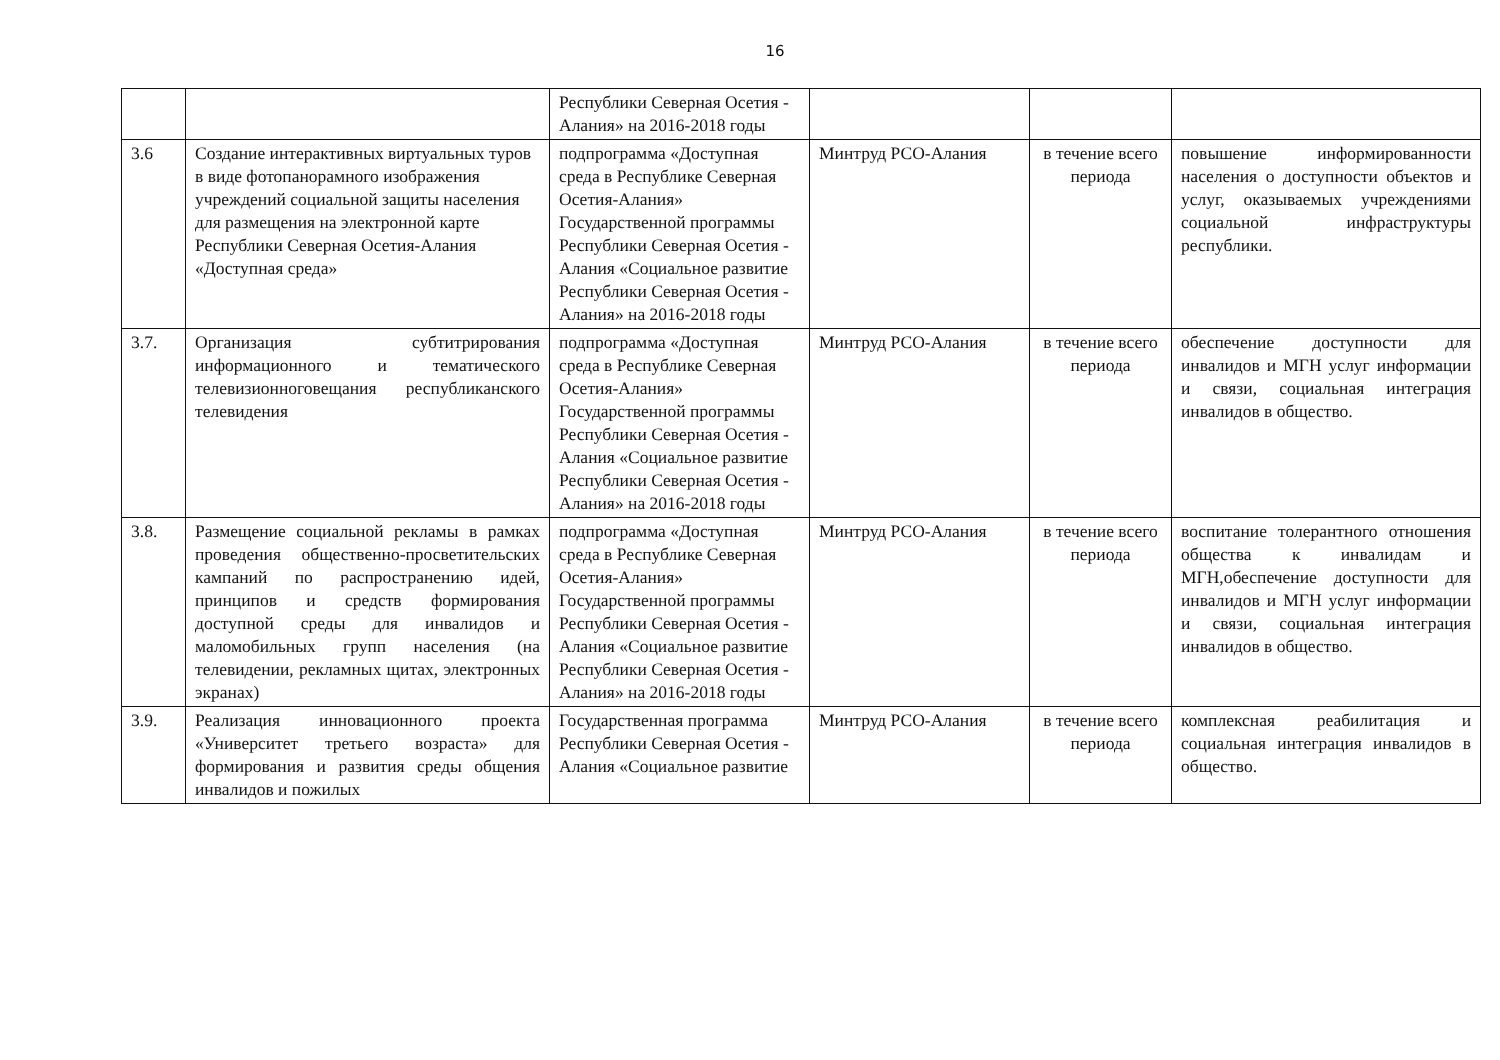16
| | | Республики Северная Осетия - Алания» на 2016-2018 годы | | | |
| 3.6 | Создание интерактивных виртуальных туров в виде фотопанорамного изображения учреждений социальной защиты населения для размещения на электронной карте Республики Северная Осетия-Алания «Доступная среда» | подпрограмма «Доступная среда в Республике Северная Осетия-Алания» Государственной программы Республики Северная Осетия - Алания «Социальное развитие Республики Северная Осетия - Алания» на 2016-2018 годы | Минтруд РСО-Алания | в течение всего периода | повышение информированности населения о доступности объектов и услуг, оказываемых учреждениями социальной инфраструктуры республики. |
| 3.7. | Организация субтитрирования информационного и тематического телевизионноговещания республиканского телевидения | подпрограмма «Доступная среда в Республике Северная Осетия-Алания» Государственной программы Республики Северная Осетия - Алания «Социальное развитие Республики Северная Осетия - Алания» на 2016-2018 годы | Минтруд РСО-Алания | в течение всего периода | обеспечение доступности для инвалидов и МГН услуг информации и связи, социальная интеграция инвалидов в общество. |
| 3.8. | Размещение социальной рекламы в рамках проведения общественно-просветительских кампаний по распространению идей, принципов и средств формирования доступной среды для инвалидов и маломобильных групп населения (на телевидении, рекламных щитах, электронных экранах) | подпрограмма «Доступная среда в Республике Северная Осетия-Алания» Государственной программы Республики Северная Осетия - Алания «Социальное развитие Республики Северная Осетия - Алания» на 2016-2018 годы | Минтруд РСО-Алания | в течение всего периода | воспитание толерантного отношения общества к инвалидам и МГН,обеспечение доступности для инвалидов и МГН услуг информации и связи, социальная интеграция инвалидов в общество. |
| 3.9. | Реализация инновационного проекта «Университет третьего возраста» для формирования и развития среды общения инвалидов и пожилых | Государственная программа Республики Северная Осетия - Алания «Социальное развитие | Минтруд РСО-Алания | в течение всего периода | комплексная реабилитация и социальная интеграция инвалидов в общество. |